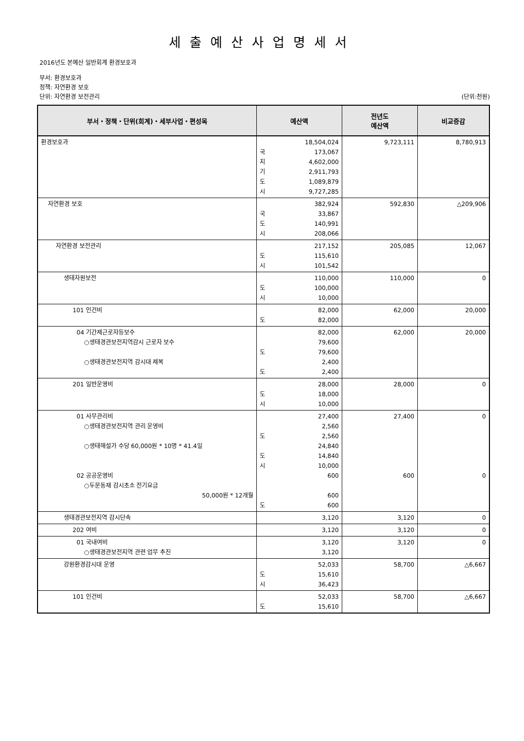세출예산사업명세서
2016년도 본예산 일반회계 환경보호과
부서: 환경보호과
정책: 자연환경 보호
단위: 자연환경 보전관리 (단위:천원)
| 부서・정책・단위(회계)・세부사업・편성목 | 예산액 | 전년도 예산액 | 비교증감 |
| --- | --- | --- | --- |
| 환경보호과 | 18,504,024 국 173,067 지 4,602,000 기 2,911,793 도 1,089,879 시 9,727,285 | 9,723,111 | 8,780,913 |
| 자연환경 보호 | 382,924 국 33,867 도 140,991 시 208,066 | 592,830 | △209,906 |
| 자연환경 보전관리 | 217,152 도 115,610 시 101,542 | 205,085 | 12,067 |
| 생태자원보전 | 110,000 도 100,000 시 10,000 | 110,000 | 0 |
| 101 인건비 | 82,000 도 82,000 | 62,000 | 20,000 |
| 04 기간제근로자등보수 ○생태경관보전지역감시 근로자 보수 ○생태경관보전지역 감시대 제복 | 82,000 79,600 도 79,600 2,400 도 2,400 | 62,000 | 20,000 |
| 201 일반운영비 | 28,000 도 18,000 시 10,000 | 28,000 | 0 |
| 01 사무관리비 ○생태경관보전지역 관리 운영비 ○생태해설가 수당 60,000원 * 10명 * 41.4일 02 공공운영비 ○두문동재 감시초소 전기요금 50,000원 * 12개월 | 27,400 2,560 도 2,560 24,840 도 14,840 시 10,000 600 600 도 600 | 27,400 600 | 0 0 |
| 생태경관보전지역 감시단속 | 3,120 | 3,120 | 0 |
| 202 여비 | 3,120 | 3,120 | 0 |
| 01 국내여비 ○생태경관보전지역 관련 업무 추진 | 3,120 3,120 | 3,120 | 0 |
| 강원환경감시대 운영 | 52,033 도 15,610 시 36,423 | 58,700 | △6,667 |
| 101 인건비 | 52,033 도 15,610 | 58,700 | △6,667 |